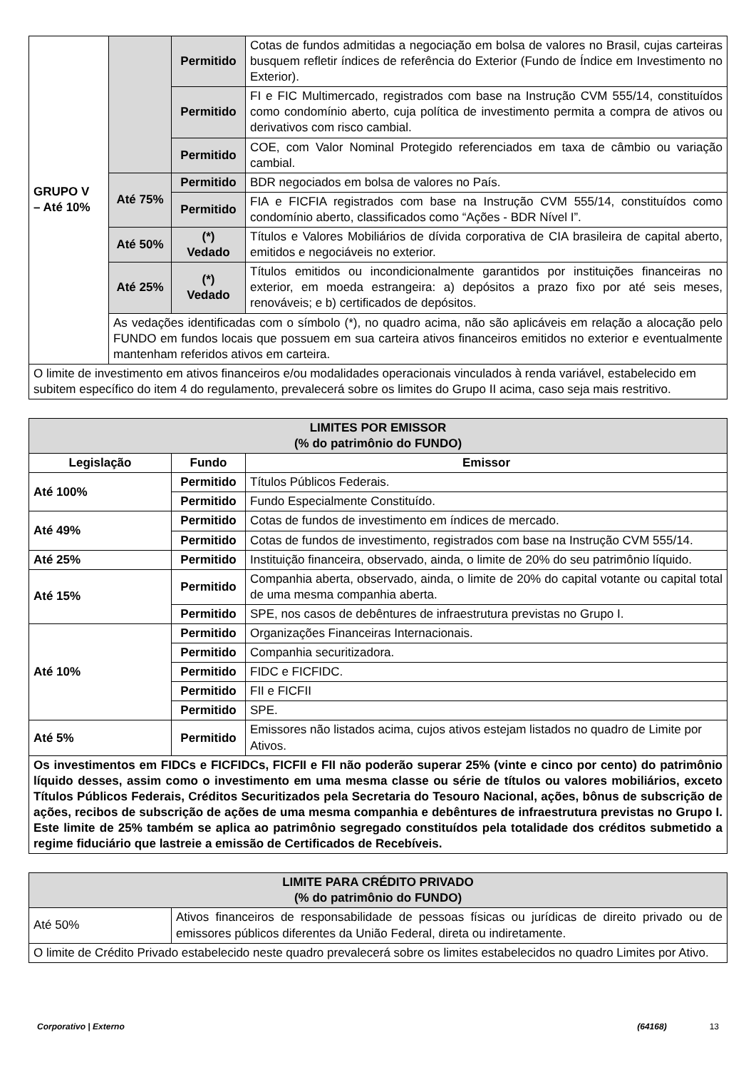| GRUPO V – Até 10% | | Permitido | Cotas de fundos admitidas a negociação em bolsa de valores no Brasil, cujas carteiras busquem refletir índices de referência do Exterior (Fundo de Índice em Investimento no Exterior). |
| | | Permitido | FI e FIC Multimercado, registrados com base na Instrução CVM 555/14, constituídos como condomínio aberto, cuja política de investimento permita a compra de ativos ou derivativos com risco cambial. |
| | | Permitido | COE, com Valor Nominal Protegido referenciados em taxa de câmbio ou variação cambial. |
| | Até 75% | Permitido | BDR negociados em bolsa de valores no País. |
| | | Permitido | FIA e FICFIA registrados com base na Instrução CVM 555/14, constituídos como condomínio aberto, classificados como “Ações - BDR Nível I”. |
| | Até 50% | (*) Vedado | Títulos e Valores Mobiliários de dívida corporativa de CIA brasileira de capital aberto, emitidos e negociáveis no exterior. |
| | Até 25% | (*) Vedado | Títulos emitidos ou incondicionalmente garantidos por instituições financeiras no exterior, em moeda estrangeira: a) depósitos a prazo fixo por até seis meses, renováveis; e b) certificados de depósitos. |
| | As vedações identificadas com o símbolo (*), no quadro acima, não são aplicáveis em relação a alocação pelo FUNDO em fundos locais que possuem em sua carteira ativos financeiros emitidos no exterior e eventualmente mantenham referidos ativos em carteira. | | |
| O limite de investimento em ativos financeiros e/ou modalidades operacionais vinculados à renda variável, estabelecido em subitem específico do item 4 do regulamento, prevalecerá sobre os limites do Grupo II acima, caso seja mais restritivo. | | | |
| LIMITES POR EMISSOR (% do patrimônio do FUNDO) | | |
| --- | --- | --- |
| Legislação | Fundo | Emissor |
| Até 100% | Permitido | Títulos Públicos Federais. |
| | Permitido | Fundo Especialmente Constituído. |
| Até 49% | Permitido | Cotas de fundos de investimento em índices de mercado. |
| | Permitido | Cotas de fundos de investimento, registrados com base na Instrução CVM 555/14. |
| Até 25% | Permitido | Instituição financeira, observado, ainda, o limite de 20% do seu patrimônio líquido. |
| Até 15% | Permitido | Companhia aberta, observado, ainda, o limite de 20% do capital votante ou capital total de uma mesma companhia aberta. |
| | Permitido | SPE, nos casos de debêntures de infraestrutura previstas no Grupo I. |
| Até 10% | Permitido | Organizações Financeiras Internacionais. |
| | Permitido | Companhia securitizadora. |
| | Permitido | FIDC e FICFIDC. |
| | Permitido | FII e FICFII |
| | Permitido | SPE. |
| Até 5% | Permitido | Emissores não listados acima, cujos ativos estejam listados no quadro de Limite por Ativos. |
| Os investimentos em FIDCs e FICFIDCs, FICFII e FII não poderão superar 25% (vinte e cinco por cento) do patrimônio líquido desses, assim como o investimento em uma mesma classe ou série de títulos ou valores mobiliários, exceto Títulos Públicos Federais, Créditos Securitizados pela Secretaria do Tesouro Nacional, ações, bônus de subscrição de ações, recibos de subscrição de ações de uma mesma companhia e debêntures de infraestrutura previstas no Grupo I. Este limite de 25% também se aplica ao patrimônio segregado constituídos pela totalidade dos créditos submetido a regime fiduciário que lastreie a emissão de Certificados de Recebíveis. | | |
| LIMITE PARA CRÉDITO PRIVADO (% do patrimônio do FUNDO) | |
| --- | --- |
| Até 50% | Ativos financeiros de responsabilidade de pessoas físicas ou jurídicas de direito privado ou de emissores públicos diferentes da União Federal, direta ou indiretamente. |
| O limite de Crédito Privado estabelecido neste quadro prevalecerá sobre os limites estabelecidos no quadro Limites por Ativo. | |
Corporativo | Externo (64168) 13